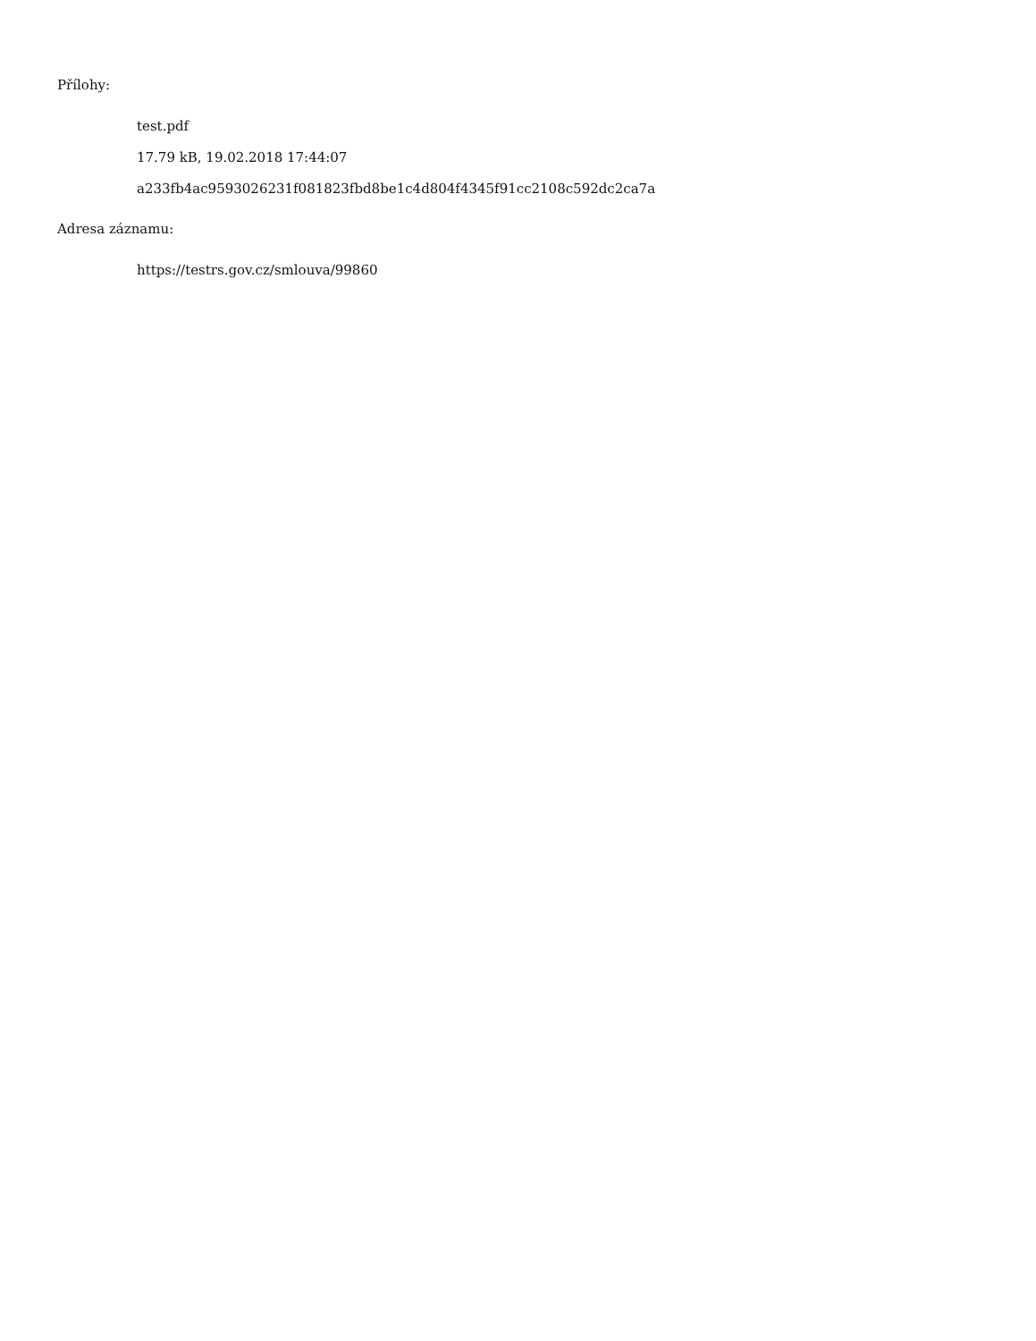Přílohy:
test.pdf
17.79 kB, 19.02.2018 17:44:07
a233fb4ac9593026231f081823fbd8be1c4d804f4345f91cc2108c592dc2ca7a
Adresa záznamu:
https://testrs.gov.cz/smlouva/99860